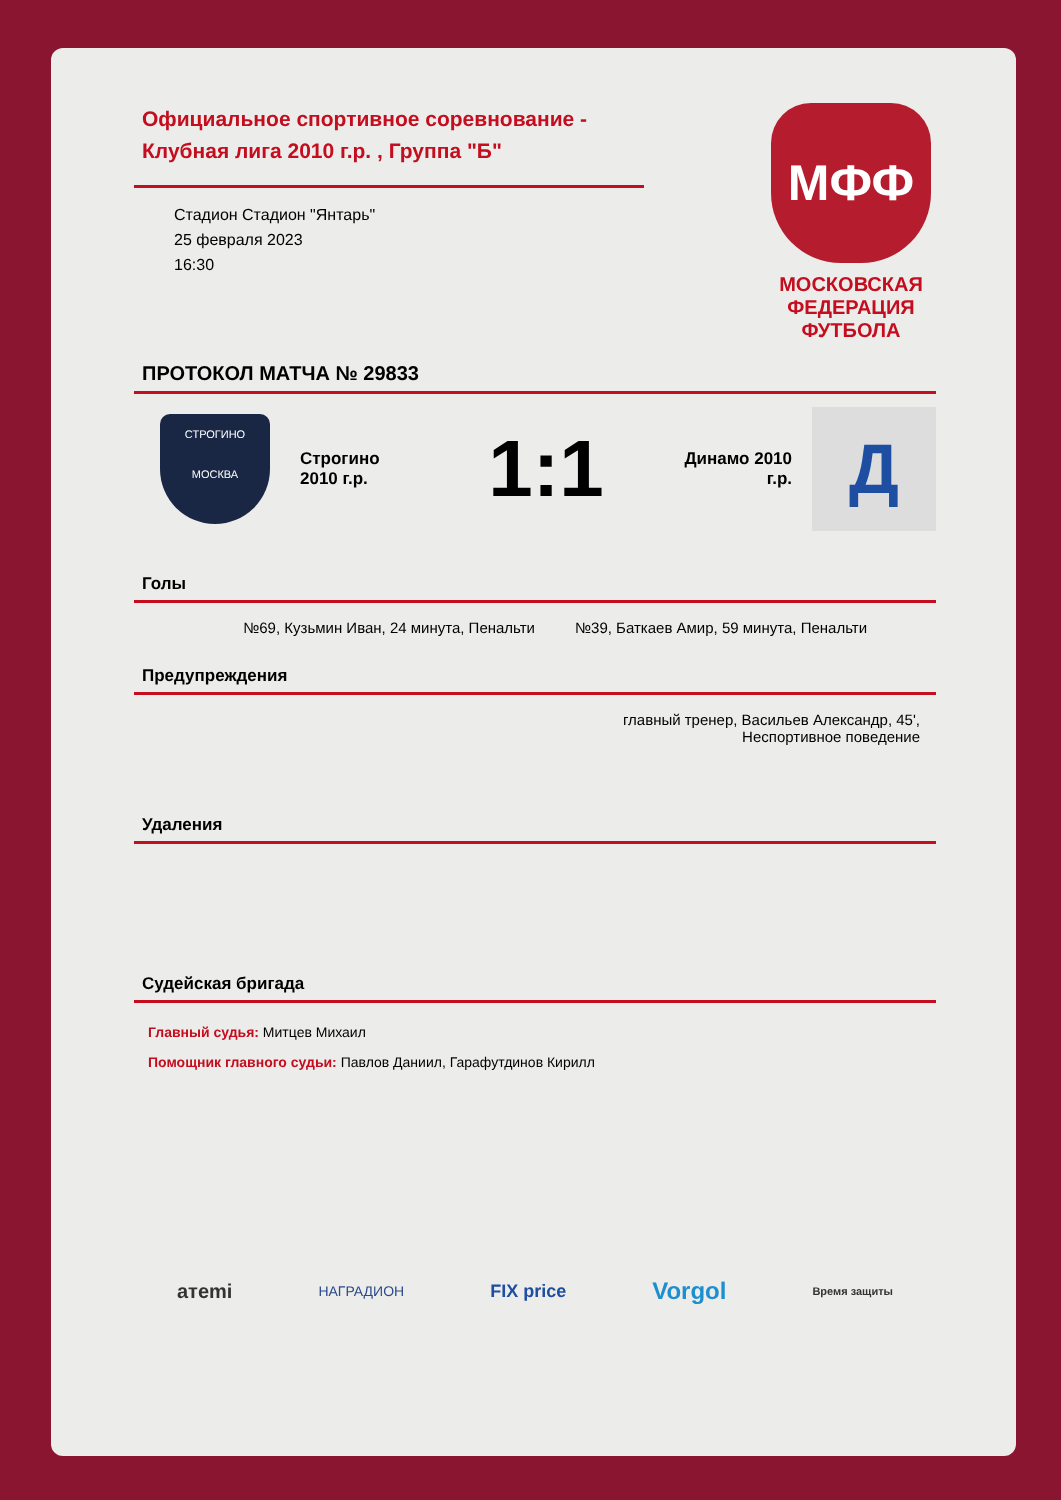Официальное спортивное соревнование - Клубная лига 2010 г.р. , Группа "Б"
Стадион Стадион "Янтарь"
25 февраля 2023
16:30
МФФ
МОСКОВСКАЯ ФЕДЕРАЦИЯ ФУТБОЛА
ПРОТОКОЛ МАТЧА № 29833
СТРОГИНО
МОСКВА
Строгино 2010 г.р.
1:1
Динамо 2010 г.р.
Д
Голы
№69, Кузьмин Иван, 24 минута, Пенальти
№39, Баткаев Амир, 59 минута, Пенальти
Предупреждения
главный тренер, Васильев Александр, 45',
Неспортивное поведение
Удаления
Судейская бригада
Главный судья: Митцев Михаил
Помощник главного судьи: Павлов Даниил, Гарафутдинов Кирилл
aтemi НАГРАДИОН FIX price Vorgol Время защиты